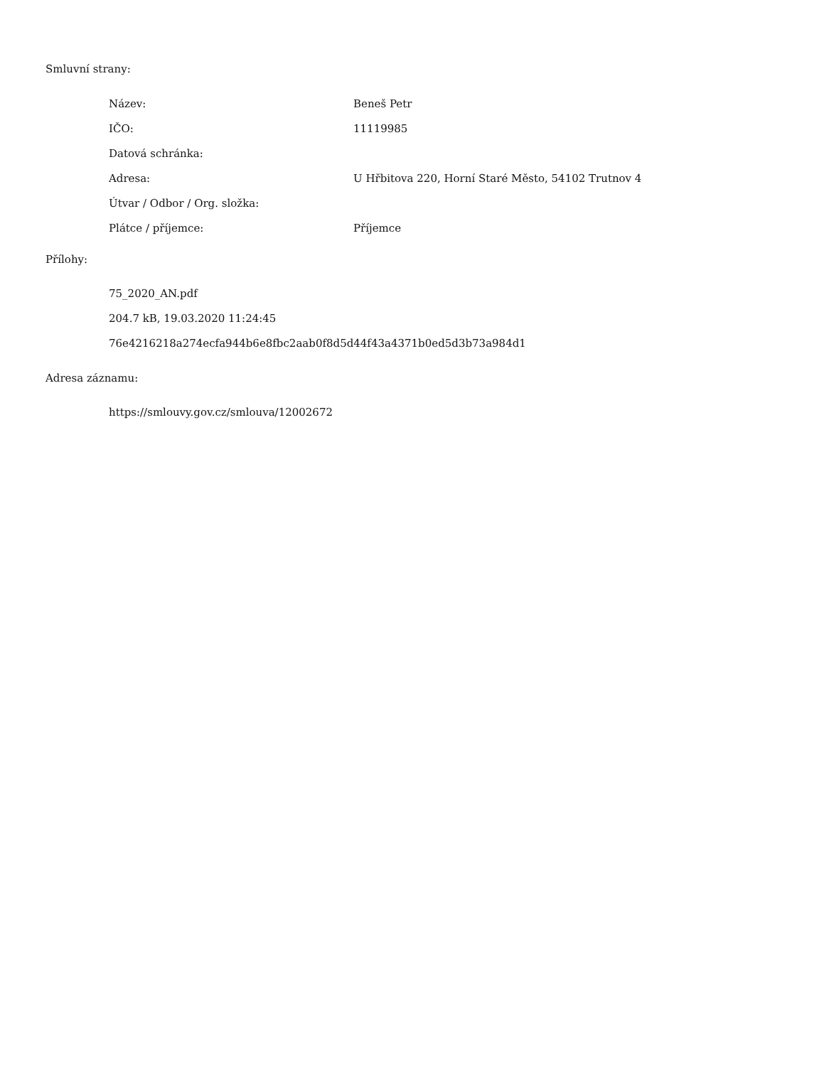Smluvní strany:
| Název: | Beneš Petr |
| IČO: | 11119985 |
| Datová schránka: | |
| Adresa: | U Hřbitova 220, Horní Staré Město, 54102 Trutnov 4 |
| Útvar / Odbor / Org. složka: | |
| Plátce / příjemce: | Příjemce |
Přílohy:
75_2020_AN.pdf
204.7 kB, 19.03.2020 11:24:45
76e4216218a274ecfa944b6e8fbc2aab0f8d5d44f43a4371b0ed5d3b73a984d1
Adresa záznamu:
https://smlouvy.gov.cz/smlouva/12002672